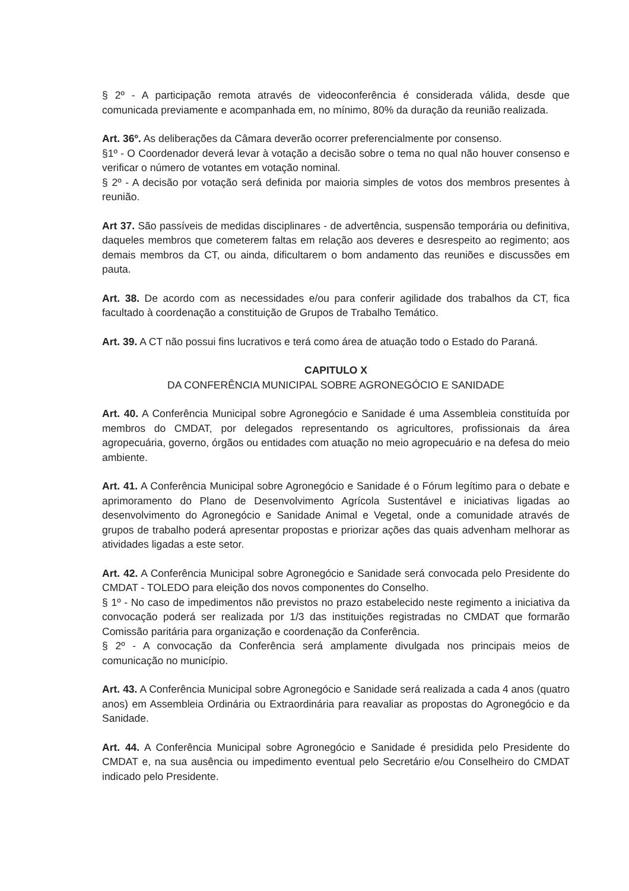§ 2º - A participação remota através de videoconferência é considerada válida, desde que comunicada previamente e acompanhada em, no mínimo, 80% da duração da reunião realizada.
Art. 36º. As deliberações da Câmara deverão ocorrer preferencialmente por consenso.
§1º - O Coordenador deverá levar à votação a decisão sobre o tema no qual não houver consenso e verificar o número de votantes em votação nominal.
§ 2º - A decisão por votação será definida por maioria simples de votos dos membros presentes à reunião.
Art 37. São passíveis de medidas disciplinares - de advertência, suspensão temporária ou definitiva, daqueles membros que cometerem faltas em relação aos deveres e desrespeito ao regimento; aos demais membros da CT, ou ainda, dificultarem o bom andamento das reuniões e discussões em pauta.
Art. 38. De acordo com as necessidades e/ou para conferir agilidade dos trabalhos da CT, fica facultado à coordenação a constituição de Grupos de Trabalho Temático.
Art. 39. A CT não possui fins lucrativos e terá como área de atuação todo o Estado do Paraná.
CAPITULO X
DA CONFERÊNCIA MUNICIPAL SOBRE AGRONEGÓCIO E SANIDADE
Art. 40. A Conferência Municipal sobre Agronegócio e Sanidade é uma Assembleia constituída por membros do CMDAT, por delegados representando os agricultores, profissionais da área agropecuária, governo, órgãos ou entidades com atuação no meio agropecuário e na defesa do meio ambiente.
Art. 41. A Conferência Municipal sobre Agronegócio e Sanidade é o Fórum legítimo para o debate e aprimoramento do Plano de Desenvolvimento Agrícola Sustentável e iniciativas ligadas ao desenvolvimento do Agronegócio e Sanidade Animal e Vegetal, onde a comunidade através de grupos de trabalho poderá apresentar propostas e priorizar ações das quais advenham melhorar as atividades ligadas a este setor.
Art. 42. A Conferência Municipal sobre Agronegócio e Sanidade será convocada pelo Presidente do CMDAT - TOLEDO para eleição dos novos componentes do Conselho.
§ 1º - No caso de impedimentos não previstos no prazo estabelecido neste regimento a iniciativa da convocação poderá ser realizada por 1/3 das instituições registradas no CMDAT que formarão Comissão paritária para organização e coordenação da Conferência.
§ 2º - A convocação da Conferência será amplamente divulgada nos principais meios de comunicação no município.
Art. 43. A Conferência Municipal sobre Agronegócio e Sanidade será realizada a cada 4 anos (quatro anos) em Assembleia Ordinária ou Extraordinária para reavaliar as propostas do Agronegócio e da Sanidade.
Art. 44. A Conferência Municipal sobre Agronegócio e Sanidade é presidida pelo Presidente do CMDAT e, na sua ausência ou impedimento eventual pelo Secretário e/ou Conselheiro do CMDAT indicado pelo Presidente.